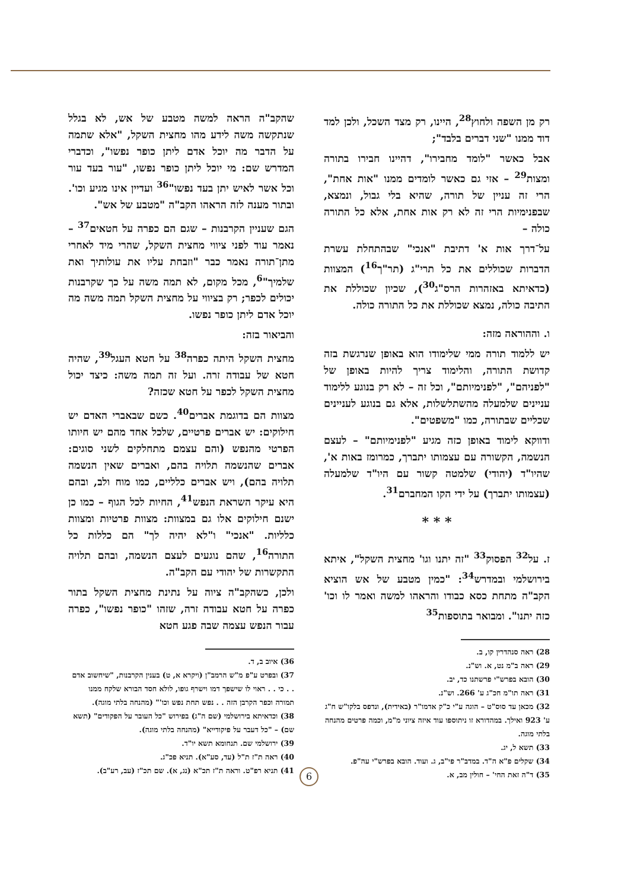רק מן השפה ולחוץ<sup>28</sup>, היינו, רק מצד השכל, ולכן למד דוד ממנו "שני דברים בלבד";
אבל כאשר "לומד מחבירו", דהיינו חבירו בתורה ומצות<sup>29</sup> – אזי גם כאשר לומדים ממנו "אות אחת", הרי זה עניין של תורה, שהיא בלי גבול, ונמצא, שבפנימיות הרי זה לא רק אות אחת, אלא כל התורה כולה –
על־דרך אות א' דתיבת "אנכי" שבהתחלת עשרת הדברות שכוללים את כל תרי"ג (תר"ך<sup>16</sup>) המצוות (כדאיתא באזהרות הרס"ג<sup>30</sup>), שכיון שכוללת את התיבה כולה, נמצא שכוללת את כל התורה כולה.
ו. וההוראה מזה:
יש ללמוד תורה ממי שלימודו הוא באופן שנרגשת בזה קדושת התורה, והלימוד צריך להיות באופן של "לפניהם", "לפנימיותם", וכל זה – לא רק בנוגע ללימוד עניינים שלמעלה מהשתלשלות, אלא גם בנוגע לעניינים שכליים שבתורה, כמו "משפטים".
ודווקא לימוד באופן כזה מגיע "לפנימיותם" – לעצם הנשמה, הקשורה עם עצמותו יתברך, כמרומז באות א', שהיו"ד (יהודי) שלמטה קשור עם היו"ד שלמעלה (עצמותו יתברך) על ידי הקו המחברם<sup>31</sup>.
* * *
ז. על<sup>32</sup> הפסוק<sup>33</sup> "זה יתנו וגו' מחצית השקל", איתא בירושלמי ובמדרש<sup>34</sup>: "כמין מטבע של אש הוציא הקב"ה מתחת כסא כבודו והראהו למשה ואמר לו וכו' כזה יתנו". ומבואר בתוספות<sup>35</sup>
28) ראה סנהדרין קו, ב.
29) ראה ב"מ נט, א. וש"נ.
30) הובא בפרש"י פרשתנו כד, יב.
31) ראה תו"מ חכ"ג ע' 266. וש"נ.
32) מכאן עד סוס"ט – הוגה ע"י כ"ק אדמו"ר (באידית), ונדפס בלקו"ש ח"ג ע' 923 ואילך. במהדורא זו ניתוספו עוד איזה ציוני מ"מ, וכמה פרטים מהנחה בלתי מוגה.
33) תשא ל, יג.
34) שקלים פ"א ה"ד. במדב"ר פי"ב, ג. ועוד. הובא בפרש"י עה"פ.
35) ד"ה זאת החי' – חולין מב, א.
שהקב"ה הראה למשה מטבע של אש, לא בגלל שנתקשה משה לידע מהו מחצית השקל, "אלא שתמה על הדבר מה יוכל אדם ליתן כופר נפשו", וכדברי המדרש שם: מי יוכל ליתן כופר נפשו, "עור בעד עור וכל אשר לאיש יתן בעד נפשו"<sup>36</sup> ועדיין אינו מגיע וכו'. ובתור מענה לזה הראהו הקב"ה "מטבע של אש".
הגם שעניין הקרבנות – שגם הם כפרה על חטאים<sup>37</sup> – נאמר עוד לפני ציווי מחצית השקל, שהרי מיד לאחרי מתן־תורה נאמר כבר "וזבחת עליו את עולותיך ואת שלמיך"<sup>6</sup>, מכל מקום, לא תמה משה על כך שקרבנות יכולים לכפר; רק בציווי על מחצית השקל תמה משה מה יוכל אדם ליתן כופר נפשו.
והביאור בזה:
מחצית השקל היתה כפרה<sup>38</sup> על חטא העגל<sup>39</sup>, שהיה חטא של עבודה זרה. ועל זה תמה משה: כיצד יכול מחצית השקל לכפר על חטא שכזה?
מצוות הם בדוגמת אברים<sup>40</sup>. כשם שבאברי האדם יש חילוקים: יש אברים פרטיים, שלכל אחד מהם יש חיותו הפרטי מהנפש (והם עצמם מתחלקים לשני סוגים: אברים שהנשמה תלויה בהם, ואברים שאין הנשמה תלויה בהם), ויש אברים כלליים, כמו מוח ולב, ובהם היא עיקר השראת הנפש<sup>41</sup>, החיות לכל הגוף – כמו כן ישנם חילוקים אלו גם במצוות: מצוות פרטיות ומצוות כלליות. "אנכי" ו"לא יהיה לך" הם כללות כל התורה<sup>16</sup>, שהם נוגעים לעצם הנשמה, ובהם תלויה התקשרות של יהודי עם הקב"ה.
ולכן, כשהקב"ה ציוה על נתינת מחצית השקל בתור כפרה על חטא עבודה זרה, שזהו "כופר נפשו", כפרה עבור הנפש עצמה שבה פגע חטא
36) איוב ב, ד.
37) ובפרט ע"פ מ"ש הרמב"ן (ויקרא א, ט) בענין הקרבנות, "שיחשוב אדם . . כי . . ראוי לו שישפך דמו וישרף גופו, לולא חסד הבורא שלקח ממנו תמורה וכפר הקרבן הזה . . נפש תחת נפש וכו'" (מהנחה בלתי מוגה).
38) וכדאיתא בירושלמי (שם ה"ג) בפירוש "כל העובר על הפקודים" (תשא שם) – "כל דעבר על פיקודייא" (מהנחה בלתי מוגה).
39) ירושלמי שם. תנחומא תשא יו"ד.
40) ראה ת"ז ת"ל (עד, סע"א). תניא פכ"ג.
41) תניא רפ"ט. וראה ת"ז תכ"א (נג, א). שם תכ"ז (עב, רע"ב).
6